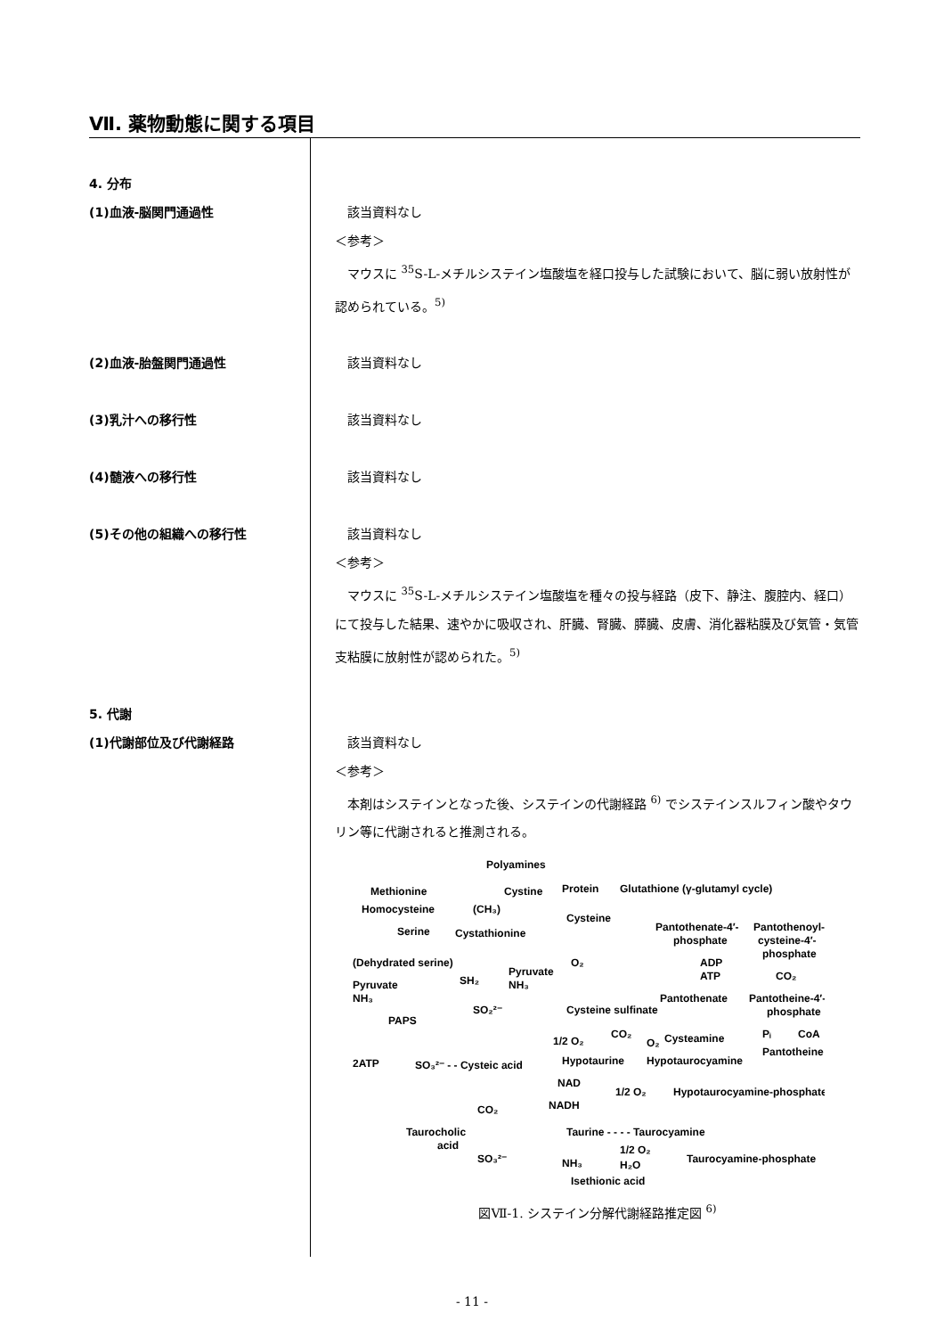Ⅶ. 薬物動態に関する項目
4. 分布
(1)血液-脳関門通過性 該当資料なし
＜参考＞
マウスに <sup>35</sup>S-L-メチルシステイン塩酸塩を経口投与した試験において、脳に弱い放射性が認められている。<sup>5)</sup>
(2)血液-胎盤関門通過性 該当資料なし
(3)乳汁への移行性 該当資料なし
(4)髄液への移行性 該当資料なし
(5)その他の組織への移行性 該当資料なし
＜参考＞
マウスに <sup>35</sup>S-L-メチルシステイン塩酸塩を種々の投与経路（皮下、静注、腹腔内、経口）にて投与した結果、速やかに吸収され、肝臓、腎臓、膵臓、皮膚、消化器粘膜及び気管・気管支粘膜に放射性が認められた。<sup>5)</sup>
5. 代謝
(1)代謝部位及び代謝経路 該当資料なし
＜参考＞
本剤はシステインとなった後、システインの代謝経路 <sup>6)</sup> でシステインスルフィン酸やタウリン等に代謝されると推測される。
Polyamines
Methionine
Cystine
Protein
Glutathione (γ-glutamyl cycle)
Homocysteine
(CH₃)
Cysteine
Serine
Cystathionine
Pantothenate-4′-
phosphate
Pantothenoyl-
cysteine-4′-
phosphate
(Dehydrated serine)
Pyruvate
NH₃
SH₂
O₂
ADP
ATP
CO₂
Pyruvate
NH₃
Pantothenate
Pantotheine-4′-
phosphate
SO₂²⁻
Cysteine sulfinate
PAPS
1/2 O₂
CO₂
O₂
Cysteamine
Pᵢ
CoA
2ATP
SO₃²⁻ - - Cysteic acid
Hypotaurine
Hypotaurocyamine
Pantotheine
NAD
1/2 O₂
Hypotaurocyamine-phosphate
CO₂
NADH
Taurocholic
acid
Taurine - - - - Taurocyamine
1/2 O₂
SO₃²⁻
NH₃
H₂O
Taurocyamine-phosphate
Isethionic acid
図Ⅶ-1. システイン分解代謝経路推定図 <sup>6)</sup>
- 11 -